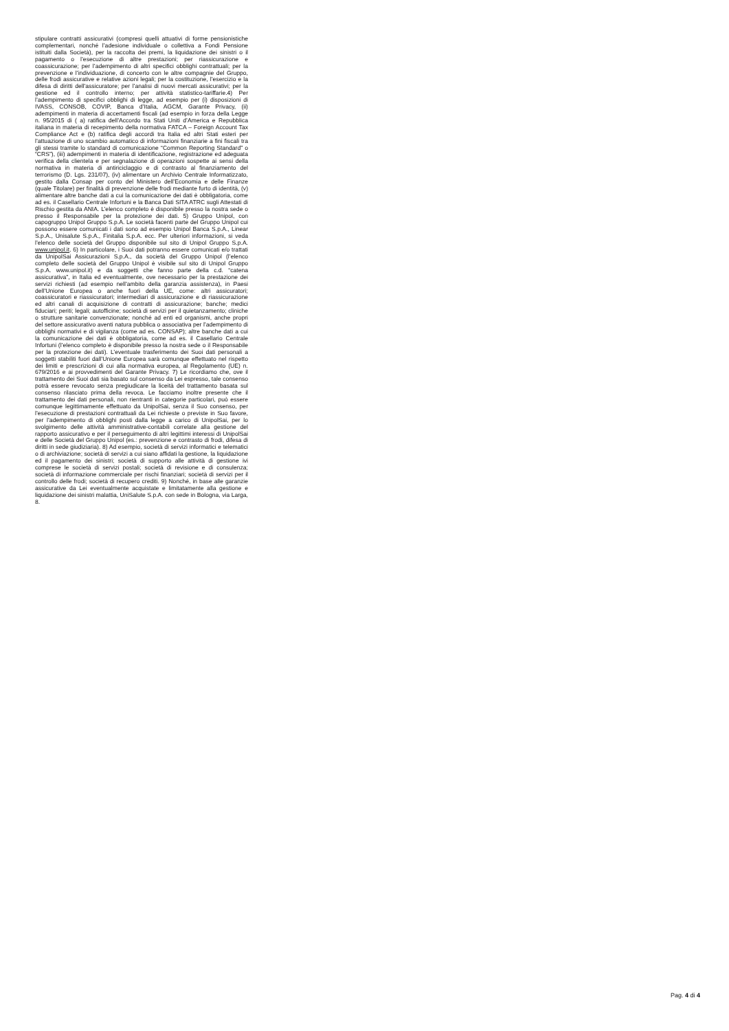stipulare contratti assicurativi (compresi quelli attuativi di forme pensionistiche complementari, nonché l’adesione individuale o collettiva a Fondi Pensione istituiti dalla Società), per la raccolta dei premi, la liquidazione dei sinistri o il pagamento o l’esecuzione di altre prestazioni; per riassicurazione e coassicurazione; per l’adempimento di altri specifici obblighi contrattuali; per la prevenzione e l’individuazione, di concerto con le altre compagnie del Gruppo, delle frodi assicurative e relative azioni legali; per la costituzione, l’esercizio e la difesa di diritti dell'assicuratore; per l’analisi di nuovi mercati assicurativi; per la gestione ed il controllo interno; per attività statistico-tariffarie.4) Per l’adempimento di specifici obblighi di legge, ad esempio per (i) disposizioni di IVASS, CONSOB, COVIP, Banca d’Italia, AGCM, Garante Privacy, (ii) adempimenti in materia di accertamenti fiscali (ad esempio in forza della Legge n. 95/2015 di ( a) ratifica dell’Accordo tra Stati Uniti d’America e Repubblica italiana in materia di recepimento della normativa FATCA – Foreign Account Tax Compliance Act e (b) ratifica degli accordi tra Italia ed altri Stati esteri per l’attuazione di uno scambio automatico di informazioni finanziarie a fini fiscali tra gli stessi tramite lo standard di comunicazione “Common Reporting Standard” o “CRS”), (iii) adempimenti in materia di identificazione, registrazione ed adeguata verifica della clientela e per segnalazione di operazioni sospette ai sensi della normativa in materia di antiriciclaggio e di contrasto al finanziamento del terrorismo (D. Lgs. 231/07), (iv) alimentare un Archivio Centrale Informatizzato, gestito dalla Consap per conto del Ministero dell’Economia e delle Finanze (quale Titolare) per finalità di prevenzione delle frodi mediante furto di identità, (v) alimentare altre banche dati a cui la comunicazione dei dati è obbligatoria, come ad es. il Casellario Centrale Infortuni e la Banca Dati SITA ATRC sugli Attestati di Rischio gestita da ANIA. L’elenco completo è disponibile presso la nostra sede o presso il Responsabile per la protezione dei dati. 5) Gruppo Unipol, con capogruppo Unipol Gruppo S.p.A. Le società facenti parte del Gruppo Unipol cui possono essere comunicati i dati sono ad esempio Unipol Banca S.p.A., Linear S.p.A., Unisalute S.p.A., Finitalia S.p.A. ecc. Per ulteriori informazioni, si veda l’elenco delle società del Gruppo disponibile sul sito di Unipol Gruppo S.p.A. www.unipol.it. 6) In particolare, i Suoi dati potranno essere comunicati e/o trattati da UnipolSai Assicurazioni S.p.A., da società del Gruppo Unipol (l’elenco completo delle società del Gruppo Unipol è visibile sul sito di Unipol Gruppo S.p.A. www.unipol.it) e da soggetti che fanno parte della c.d. “catena assicurativa”, in Italia ed eventualmente, ove necessario per la prestazione dei servizi richiesti (ad esempio nell’ambito della garanzia assistenza), in Paesi dell’Unione Europea o anche fuori della UE, come: altri assicuratori; coassicuratori e riassicuratori; intermediari di assicurazione e di riassicurazione ed altri canali di acquisizione di contratti di assicurazione; banche; medici fiduciari; periti; legali; autofficine; società di servizi per il quietanzamento; cliniche o strutture sanitarie convenzionate; nonché ad enti ed organismi, anche propri del settore assicurativo aventi natura pubblica o associativa per l’adempimento di obblighi normativi e di vigilanza (come ad es. CONSAP); altre banche dati a cui la comunicazione dei dati è obbligatoria, come ad es. il Casellario Centrale Infortuni (l’elenco completo è disponibile presso la nostra sede o il Responsabile per la protezione dei dati). L’eventuale trasferimento dei Suoi dati personali a soggetti stabiliti fuori dall’Unione Europea sarà comunque effettuato nel rispetto dei limiti e prescrizioni di cui alla normativa europea, al Regolamento (UE) n. 679/2016 e ai provvedimenti del Garante Privacy. 7) Le ricordiamo che, ove il trattamento dei Suoi dati sia basato sul consenso da Lei espresso, tale consenso potrà essere revocato senza pregiudicare la liceità del trattamento basata sul consenso rilasciato prima della revoca. Le facciamo inoltre presente che il trattamento dei dati personali, non rientranti in categorie particolari, può essere comunque legittimamente effettuato da UnipolSai, senza il Suo consenso, per l’esecuzione di prestazioni contrattuali da Lei richieste o previste in Suo favore, per l’adempimento di obblighi posti dalla legge a carico di UnipolSai, per lo svolgimento delle attività amministrative-contabili correlate alla gestione del rapporto assicurativo e per il perseguimento di altri legittimi interessi di UnipolSai e delle Società del Gruppo Unipol (es.: prevenzione e contrasto di frodi, difesa di diritti in sede giudiziaria). 8) Ad esempio, società di servizi informatici e telematici o di archiviazione; società di servizi a cui siano affidati la gestione, la liquidazione ed il pagamento dei sinistri; società di supporto alle attività di gestione ivi comprese le società di servizi postali; società di revisione e di consulenza; società di informazione commerciale per rischi finanziari; società di servizi per il controllo delle frodi; società di recupero crediti. 9) Nonché, in base alle garanzie assicurative da Lei eventualmente acquistate e limitatamente alla gestione e liquidazione dei sinistri malattia, UniSalute S.p.A. con sede in Bologna, via Larga, 8.
Pag. 4 di 4